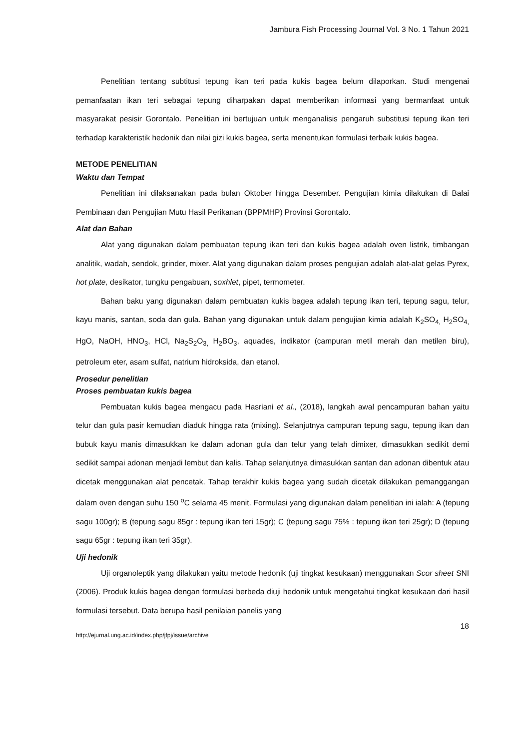Jambura Fish Processing Journal Vol. 3 No. 1 Tahun 2021
Penelitian tentang subtitusi tepung ikan teri pada kukis bagea belum dilaporkan. Studi mengenai pemanfaatan ikan teri sebagai tepung diharpakan dapat memberikan informasi yang bermanfaat untuk masyarakat pesisir Gorontalo. Penelitian ini bertujuan untuk menganalisis pengaruh substitusi tepung ikan teri terhadap karakteristik hedonik dan nilai gizi kukis bagea, serta menentukan formulasi terbaik kukis bagea.
METODE PENELITIAN
Waktu dan Tempat
Penelitian ini dilaksanakan pada bulan Oktober hingga Desember. Pengujian kimia dilakukan di Balai Pembinaan dan Pengujian Mutu Hasil Perikanan (BPPMHP) Provinsi Gorontalo.
Alat dan Bahan
Alat yang digunakan dalam pembuatan tepung ikan teri dan kukis bagea adalah oven listrik, timbangan analitik, wadah, sendok, grinder, mixer. Alat yang digunakan dalam proses pengujian adalah alat-alat gelas Pyrex, hot plate, desikator, tungku pengabuan, soxhlet, pipet, termometer.
Bahan baku yang digunakan dalam pembuatan kukis bagea adalah tepung ikan teri, tepung sagu, telur, kayu manis, santan, soda dan gula. Bahan yang digunakan untuk dalam pengujian kimia adalah K<sub>2</sub>SO<sub>4,</sub> H<sub>2</sub>SO<sub>4,</sub> HgO, NaOH, HNO<sub>3</sub>, HCl, Na<sub>2</sub>S<sub>2</sub>O<sub>3,</sub> H<sub>2</sub>BO<sub>3</sub>, aquades, indikator (campuran metil merah dan metilen biru), petroleum eter, asam sulfat, natrium hidroksida, dan etanol.
Prosedur penelitian
Proses pembuatan kukis bagea
Pembuatan kukis bagea mengacu pada Hasriani et al., (2018), langkah awal pencampuran bahan yaitu telur dan gula pasir kemudian diaduk hingga rata (mixing). Selanjutnya campuran tepung sagu, tepung ikan dan bubuk kayu manis dimasukkan ke dalam adonan gula dan telur yang telah dimixer, dimasukkan sedikit demi sedikit sampai adonan menjadi lembut dan kalis. Tahap selanjutnya dimasukkan santan dan adonan dibentuk atau dicetak menggunakan alat pencetak. Tahap terakhir kukis bagea yang sudah dicetak dilakukan pemanggangan dalam oven dengan suhu 150 <sup>o</sup>C selama 45 menit. Formulasi yang digunakan dalam penelitian ini ialah: A (tepung sagu 100gr); B (tepung sagu 85gr : tepung ikan teri 15gr); C (tepung sagu 75% : tepung ikan teri 25gr); D (tepung sagu 65gr : tepung ikan teri 35gr).
Uji hedonik
Uji organoleptik yang dilakukan yaitu metode hedonik (uji tingkat kesukaan) menggunakan Scor sheet SNI (2006). Produk kukis bagea dengan formulasi berbeda diuji hedonik untuk mengetahui tingkat kesukaan dari hasil formulasi tersebut. Data berupa hasil penilaian panelis yang
18
http://ejurnal.ung.ac.id/index.php/jfpj/issue/archive